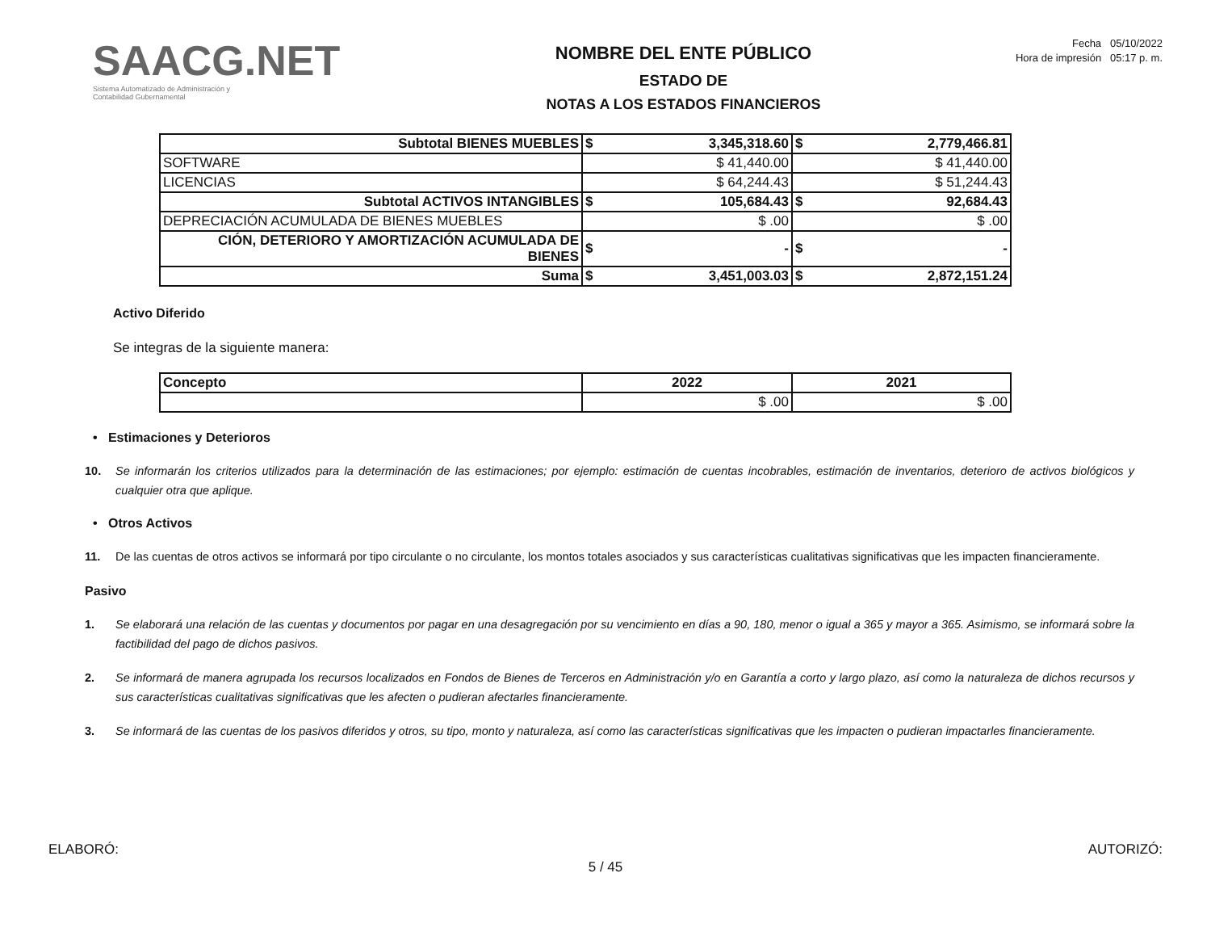SAACG.NET
Sistema Automatizado de Administración y
Contabilidad Gubernamental
NOMBRE DEL ENTE PÚBLICO
ESTADO DE
NOTAS A LOS ESTADOS FINANCIEROS
Fecha 05/10/2022
Hora de impresión 05:17 p. m.
| Subtotal BIENES MUEBLES | $ 3,345,318.60 | $ 2,779,466.81 |
| SOFTWARE | $ 41,440.00 | $ 41,440.00 |
| LICENCIAS | $ 64,244.43 | $ 51,244.43 |
| Subtotal ACTIVOS INTANGIBLES | $ 105,684.43 | $ 92,684.43 |
| DEPRECIACIÓN ACUMULADA DE BIENES MUEBLES | $ .00 | $ .00 |
| CIÓN, DETERIORO Y AMORTIZACIÓN ACUMULADA DE BIENES | $ - | $ - |
| Suma | $ 3,451,003.03 | $ 2,872,151.24 |
Activo Diferido
Se integras de la siguiente manera:
| Concepto | 2022 | 2021 |
| | $ .00 | $ .00 |
• Estimaciones y Deterioros
10. Se informarán los criterios utilizados para la determinación de las estimaciones; por ejemplo: estimación de cuentas incobrables, estimación de inventarios, deterioro de activos biológicos y cualquier otra que aplique.
• Otros Activos
11. De las cuentas de otros activos se informará por tipo circulante o no circulante, los montos totales asociados y sus características cualitativas significativas que les impacten financieramente.
Pasivo
1. Se elaborará una relación de las cuentas y documentos por pagar en una desagregación por su vencimiento en días a 90, 180, menor o igual a 365 y mayor a 365. Asimismo, se informará sobre la factibilidad del pago de dichos pasivos.
2. Se informará de manera agrupada los recursos localizados en Fondos de Bienes de Terceros en Administración y/o en Garantía a corto y largo plazo, así como la naturaleza de dichos recursos y sus características cualitativas significativas que les afecten o pudieran afectarles financieramente.
3. Se informará de las cuentas de los pasivos diferidos y otros, su tipo, monto y naturaleza, así como las características significativas que les impacten o pudieran impactarles financieramente.
ELABORÓ: AUTORIZÓ:
5 / 45